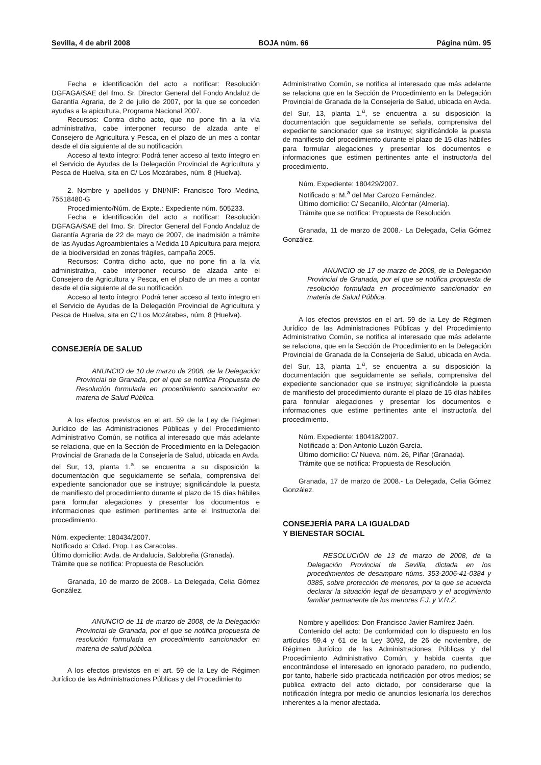Sevilla, 4 de abril 2008 BOJA núm. 66 Página núm. 95
Fecha e identificación del acto a notificar: Resolución DGFAGA/SAE del Ilmo. Sr. Director General del Fondo Andaluz de Garantía Agraria, de 2 de julio de 2007, por la que se conceden ayudas a la apicultura, Programa Nacional 2007.
Recursos: Contra dicho acto, que no pone fin a la vía administrativa, cabe interponer recurso de alzada ante el Consejero de Agricultura y Pesca, en el plazo de un mes a contar desde el día siguiente al de su notificación.
Acceso al texto íntegro: Podrá tener acceso al texto íntegro en el Servicio de Ayudas de la Delegación Provincial de Agricultura y Pesca de Huelva, sita en C/ Los Mozárabes, núm. 8 (Huelva).
2. Nombre y apellidos y DNI/NIF: Francisco Toro Medina, 75518480-G
Procedimiento/Núm. de Expte.: Expediente núm. 505233.
Fecha e identificación del acto a notificar: Resolución DGFAGA/SAE del Ilmo. Sr. Director General del Fondo Andaluz de Garantía Agraria de 22 de mayo de 2007, de inadmisión a trámite de las Ayudas Agroambientales a Medida 10 Apicultura para mejora de la biodiversidad en zonas frágiles, campaña 2005.
Recursos: Contra dicho acto, que no pone fin a la vía administrativa, cabe interponer recurso de alzada ante el Consejero de Agricultura y Pesca, en el plazo de un mes a contar desde el día siguiente al de su notificación.
Acceso al texto íntegro: Podrá tener acceso al texto íntegro en el Servicio de Ayudas de la Delegación Provincial de Agricultura y Pesca de Huelva, sita en C/ Los Mozárabes, núm. 8 (Huelva).
CONSEJERÍA DE SALUD
ANUNCIO de 10 de marzo de 2008, de la Delegación Provincial de Granada, por el que se notifica Propuesta de Resolución formulada en procedimiento sancionador en materia de Salud Pública.
A los efectos previstos en el art. 59 de la Ley de Régimen Jurídico de las Administraciones Públicas y del Procedimiento Administrativo Común, se notifica al interesado que más adelante se relaciona, que en la Sección de Procedimiento en la Delegación Provincial de Granada de la Consejería de Salud, ubicada en Avda. del Sur, 13, planta 1.<sup>a</sup>, se encuentra a su disposición la documentación que seguidamente se señala, comprensiva del expediente sancionador que se instruye; significándole la puesta de manifiesto del procedimiento durante el plazo de 15 días hábiles para formular alegaciones y presentar los documentos e informaciones que estimen pertinentes ante el Instructor/a del procedimiento.
Núm. expediente: 180434/2007.
Notificado a: Cdad. Prop. Las Caracolas.
Último domicilio: Avda. de Andalucía, Salobreña (Granada).
Trámite que se notifica: Propuesta de Resolución.
Granada, 10 de marzo de 2008.- La Delegada, Celia Gómez González.
ANUNCIO de 11 de marzo de 2008, de la Delegación Provincial de Granada, por el que se notifica propuesta de resolución formulada en procedimiento sancionador en materia de salud pública.
A los efectos previstos en el art. 59 de la Ley de Régimen Jurídico de las Administraciones Públicas y del Procedimiento
Administrativo Común, se notifica al interesado que más adelante se relaciona que en la Sección de Procedimiento en la Delegación Provincial de Granada de la Consejería de Salud, ubicada en Avda. del Sur, 13, planta 1.<sup>a</sup>, se encuentra a su disposición la documentación que seguidamente se señala, comprensiva del expediente sancionador que se instruye; significándole la puesta de manifiesto del procedimiento durante el plazo de 15 días hábiles para formular alegaciones y presentar los documentos e informaciones que estimen pertinentes ante el instructor/a del procedimiento.
Núm. Expediente: 180429/2007.
Notificado a: M.<sup>a</sup> del Mar Carozo Fernández.
Último domicilio: C/ Secanillo, Alcóntar (Almería).
Trámite que se notifica: Propuesta de Resolución.
Granada, 11 de marzo de 2008.- La Delegada, Celia Gómez González.
ANUNCIO de 17 de marzo de 2008, de la Delegación Provincial de Granada, por el que se notifica propuesta de resolución formulada en procedimiento sancionador en materia de Salud Pública.
A los efectos previstos en el art. 59 de la Ley de Régimen Jurídico de las Administraciones Públicas y del Procedimiento Administrativo Común, se notifica al interesado que más adelante se relaciona, que en la Sección de Procedimiento en la Delegación Provincial de Granada de la Consejería de Salud, ubicada en Avda. del Sur, 13, planta 1.<sup>a</sup>, se encuentra a su disposición la documentación que seguidamente se señala, comprensiva del expediente sancionador que se instruye; significándole la puesta de manifiesto del procedimiento durante el plazo de 15 días hábiles para fonnular alegaciones y presentar los documentos e informaciones que estime pertinentes ante el instructor/a del procedimiento.
Núm. Expediente: 180418/2007.
Notificado a: Don Antonio Luzón García.
Último domicilio: C/ Nueva, núm. 26, Píñar (Granada).
Trámite que se notifica: Propuesta de Resolución.
Granada, 17 de marzo de 2008.- La Delegada, Celia Gómez González.
CONSEJERÍA PARA LA IGUALDAD
Y BIENESTAR SOCIAL
RESOLUCIÓN de 13 de marzo de 2008, de la Delegación Provincial de Sevilla, dictada en los procedimientos de desamparo núms. 353-2006-41-0384 y 0385, sobre protección de menores, por la que se acuerda declarar la situación legal de desamparo y el acogimiento familiar permanente de los menores F.J. y V.R.Z.
Nombre y apellidos: Don Francisco Javier Ramírez Jaén.
Contenido del acto: De conformidad con lo dispuesto en los artículos 59.4 y 61 de la Ley 30/92, de 26 de noviembre, de Régimen Jurídico de las Administraciones Públicas y del Procedimiento Administrativo Común, y habida cuenta que encontrándose el interesado en ignorado paradero, no pudiendo, por tanto, haberle sido practicada notificación por otros medios; se publica extracto del acto dictado, por considerarse que la notificación íntegra por medio de anuncios lesionaría los derechos inherentes a la menor afectada.